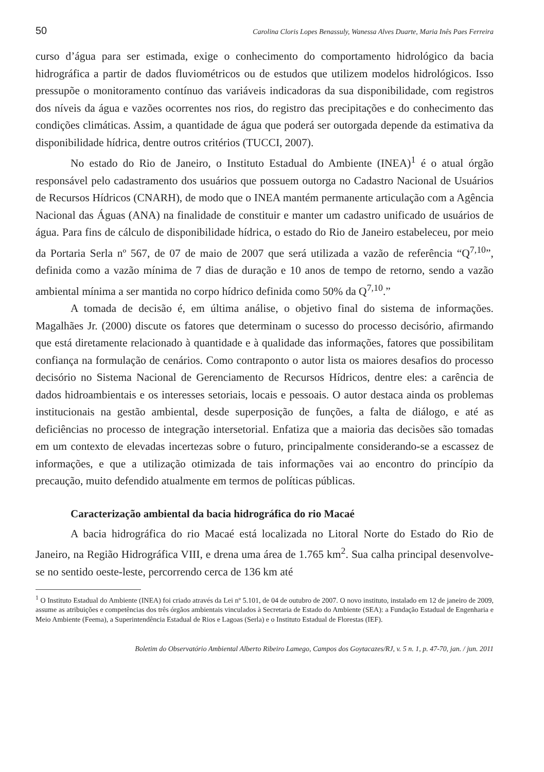50 Carolina Cloris Lopes Benassuly, Wanessa Alves Duarte, Maria Inês Paes Ferreira
curso d’água para ser estimada, exige o conhecimento do comportamento hidrológico da bacia hidrográfica a partir de dados fluviométricos ou de estudos que utilizem modelos hidrológicos. Isso pressupõe o monitoramento contínuo das variáveis indicadoras da sua disponibilidade, com registros dos níveis da água e vazões ocorrentes nos rios, do registro das precipitações e do conhecimento das condições climáticas. Assim, a quantidade de água que poderá ser outorgada depende da estimativa da disponibilidade hídrica, dentre outros critérios (TUCCI, 2007).
No estado do Rio de Janeiro, o Instituto Estadual do Ambiente (INEA)<sup>1</sup> é o atual órgão responsável pelo cadastramento dos usuários que possuem outorga no Cadastro Nacional de Usuários de Recursos Hídricos (CNARH), de modo que o INEA mantém permanente articulação com a Agência Nacional das Águas (ANA) na finalidade de constituir e manter um cadastro unificado de usuários de água. Para fins de cálculo de disponibilidade hídrica, o estado do Rio de Janeiro estabeleceu, por meio da Portaria Serla nº 567, de 07 de maio de 2007 que será utilizada a vazão de referência “Q<sup>7,10</sup>”, definida como a vazão mínima de 7 dias de duração e 10 anos de tempo de retorno, sendo a vazão ambiental mínima a ser mantida no corpo hídrico definida como 50% da Q<sup>7,10</sup>.”
A tomada de decisão é, em última análise, o objetivo final do sistema de informações. Magalhães Jr. (2000) discute os fatores que determinam o sucesso do processo decisório, afirmando que está diretamente relacionado à quantidade e à qualidade das informações, fatores que possibilitam confiança na formulação de cenários. Como contraponto o autor lista os maiores desafios do processo decisório no Sistema Nacional de Gerenciamento de Recursos Hídricos, dentre eles: a carência de dados hidroambientais e os interesses setoriais, locais e pessoais. O autor destaca ainda os problemas institucionais na gestão ambiental, desde superposição de funções, a falta de diálogo, e até as deficiências no processo de integração intersetorial. Enfatiza que a maioria das decisões são tomadas em um contexto de elevadas incertezas sobre o futuro, principalmente considerando-se a escassez de informações, e que a utilização otimizada de tais informações vai ao encontro do princípio da precaução, muito defendido atualmente em termos de políticas públicas.
Caracterização ambiental da bacia hidrográfica do rio Macaé
A bacia hidrográfica do rio Macaé está localizada no Litoral Norte do Estado do Rio de Janeiro, na Região Hidrográfica VIII, e drena uma área de 1.765 km<sup>2</sup>. Sua calha principal desenvolve-se no sentido oeste-leste, percorrendo cerca de 136 km até
<sup>1</sup> O Instituto Estadual do Ambiente (INEA) foi criado através da Lei nº 5.101, de 04 de outubro de 2007. O novo instituto, instalado em 12 de janeiro de 2009, assume as atribuições e competências dos três órgãos ambientais vinculados à Secretaria de Estado do Ambiente (SEA): a Fundação Estadual de Engenharia e Meio Ambiente (Feema), a Superintendência Estadual de Rios e Lagoas (Serla) e o Instituto Estadual de Florestas (IEF).
Boletim do Observatório Ambiental Alberto Ribeiro Lamego, Campos dos Goytacazes/RJ, v. 5 n. 1, p. 47-70, jan. / jun. 2011